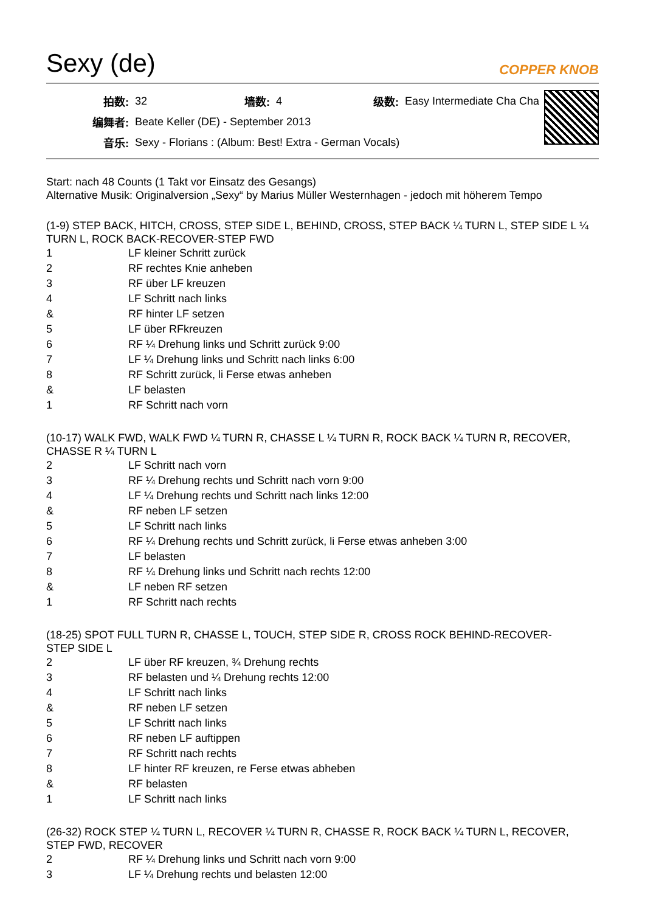Sexy (de)
COPPER KNOB
| 拍数: | 32 | 墙数: | 4 | 级数: | Easy Intermediate Cha Cha |
| 编舞者: | Beate Keller (DE) - September 2013 | | | | |
| 音乐: | Sexy - Florians : (Album: Best! Extra - German Vocals) | | | | |
Start: nach 48 Counts (1 Takt vor Einsatz des Gesangs)
Alternative Musik: Originalversion „Sexy“ by Marius Müller Westernhagen - jedoch mit höherem Tempo
(1-9) STEP BACK, HITCH, CROSS, STEP SIDE L, BEHIND, CROSS, STEP BACK ¼ TURN L, STEP SIDE L ¼ TURN L, ROCK BACK-RECOVER-STEP FWD
| 1 | LF kleiner Schritt zurück |
| 2 | RF rechtes Knie anheben |
| 3 | RF über LF kreuzen |
| 4 | LF Schritt nach links |
| & | RF hinter LF setzen |
| 5 | LF über RFkreuzen |
| 6 | RF ¼ Drehung links und Schritt zurück 9:00 |
| 7 | LF ¼ Drehung links und Schritt nach links 6:00 |
| 8 | RF Schritt zurück, li Ferse etwas anheben |
| & | LF belasten |
| 1 | RF Schritt nach vorn |
(10-17) WALK FWD, WALK FWD ¼ TURN R, CHASSE L ¼ TURN R, ROCK BACK ¼ TURN R, RECOVER, CHASSE R ¼ TURN L
| 2 | LF Schritt nach vorn |
| 3 | RF ¼ Drehung rechts und Schritt nach vorn 9:00 |
| 4 | LF ¼ Drehung rechts und Schritt nach links 12:00 |
| & | RF neben LF setzen |
| 5 | LF Schritt nach links |
| 6 | RF ¼ Drehung rechts und Schritt zurück, li Ferse etwas anheben 3:00 |
| 7 | LF belasten |
| 8 | RF ¼ Drehung links und Schritt nach rechts 12:00 |
| & | LF neben RF setzen |
| 1 | RF Schritt nach rechts |
(18-25) SPOT FULL TURN R, CHASSE L, TOUCH, STEP SIDE R, CROSS ROCK BEHIND-RECOVER-
STEP SIDE L
| 2 | LF über RF kreuzen, ¾ Drehung rechts |
| 3 | RF belasten und ¼ Drehung rechts 12:00 |
| 4 | LF Schritt nach links |
| & | RF neben LF setzen |
| 5 | LF Schritt nach links |
| 6 | RF neben LF auftippen |
| 7 | RF Schritt nach rechts |
| 8 | LF hinter RF kreuzen, re Ferse etwas abheben |
| & | RF belasten |
| 1 | LF Schritt nach links |
(26-32) ROCK STEP ¼ TURN L, RECOVER ¼ TURN R, CHASSE R, ROCK BACK ¼ TURN L, RECOVER, STEP FWD, RECOVER
| 2 | RF ¼ Drehung links und Schritt nach vorn 9:00 |
| 3 | LF ¼ Drehung rechts und belasten 12:00 |